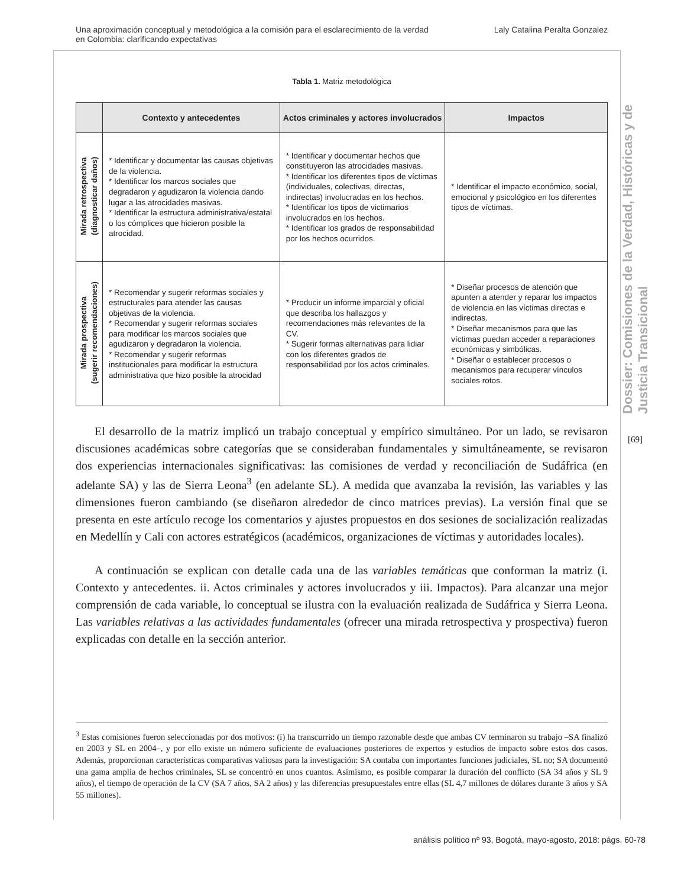Una aproximación conceptual y metodológica a la comisión para el esclarecimiento de la verdad
en Colombia: clarificando expectativas
Laly Catalina Peralta Gonzalez
Tabla 1. Matriz metodológica
| | Contexto y antecedentes | Actos criminales y actores involucrados | Impactos |
| --- | --- | --- | --- |
| Mirada retrospectiva (diagnosticar daños) | * Identificar y documentar las causas objetivas de la violencia. * Identificar los marcos sociales que degradaron y agudizaron la violencia dando lugar a las atrocidades masivas. * Identificar la estructura administrativa/estatal o los cómplices que hicieron posible la atrocidad. | * Identificar y documentar hechos que constituyeron las atrocidades masivas. * Identificar los diferentes tipos de víctimas (individuales, colectivas, directas, indirectas) involucradas en los hechos. * Identificar los tipos de victimarios involucrados en los hechos. * Identificar los grados de responsabilidad por los hechos ocurridos. | * Identificar el impacto económico, social, emocional y psicológico en los diferentes tipos de víctimas. |
| Mirada prospectiva (sugerir recomendaciones) | * Recomendar y sugerir reformas sociales y estructurales para atender las causas objetivas de la violencia. * Recomendar y sugerir reformas sociales para modificar los marcos sociales que agudizaron y degradaron la violencia. * Recomendar y sugerir reformas institucionales para modificar la estructura administrativa que hizo posible la atrocidad | * Producir un informe imparcial y oficial que describa los hallazgos y recomendaciones más relevantes de la CV. * Sugerir formas alternativas para lidiar con los diferentes grados de responsabilidad por los actos criminales. | * Diseñar procesos de atención que apunten a atender y reparar los impactos de violencia en las víctimas directas e indirectas. * Diseñar mecanismos para que las víctimas puedan acceder a reparaciones económicas y simbólicas. * Diseñar o establecer procesos o mecanismos para recuperar vínculos sociales rotos. |
El desarrollo de la matriz implicó un trabajo conceptual y empírico simultáneo. Por un lado, se revisaron discusiones académicas sobre categorías que se consideraban fundamentales y simultáneamente, se revisaron dos experiencias internacionales significativas: las comisiones de verdad y reconciliación de Sudáfrica (en adelante SA) y las de Sierra Leona<sup>3</sup> (en adelante SL). A medida que avanzaba la revisión, las variables y las dimensiones fueron cambiando (se diseñaron alrededor de cinco matrices previas). La versión final que se presenta en este artículo recoge los comentarios y ajustes propuestos en dos sesiones de socialización realizadas en Medellín y Cali con actores estratégicos (académicos, organizaciones de víctimas y autoridades locales).
A continuación se explican con detalle cada una de las variables temáticas que conforman la matriz (i. Contexto y antecedentes. ii. Actos criminales y actores involucrados y iii. Impactos). Para alcanzar una mejor comprensión de cada variable, lo conceptual se ilustra con la evaluación realizada de Sudáfrica y Sierra Leona. Las variables relativas a las actividades fundamentales (ofrecer una mirada retrospectiva y prospectiva) fueron explicadas con detalle en la sección anterior.
<sup>3</sup> Estas comisiones fueron seleccionadas por dos motivos: (i) ha transcurrido un tiempo razonable desde que ambas CV terminaron su trabajo –SA finalizó en 2003 y SL en 2004–, y por ello existe un número suficiente de evaluaciones posteriores de expertos y estudios de impacto sobre estos dos casos. Además, proporcionan características comparativas valiosas para la investigación: SA contaba con importantes funciones judiciales, SL no; SA documentó una gama amplia de hechos criminales, SL se concentró en unos cuantos. Asimismo, es posible comparar la duración del conflicto (SA 34 años y SL 9 años), el tiempo de operación de la CV (SA 7 años, SA 2 años) y las diferencias presupuestales entre ellas (SL 4,7 millones de dólares durante 3 años y SA 55 millones).
Dossier: Comisiones de la Verdad, Históricas y de Justicia Transicional
[69]
análisis político nº 93, Bogotá, mayo-agosto, 2018: págs. 60-78